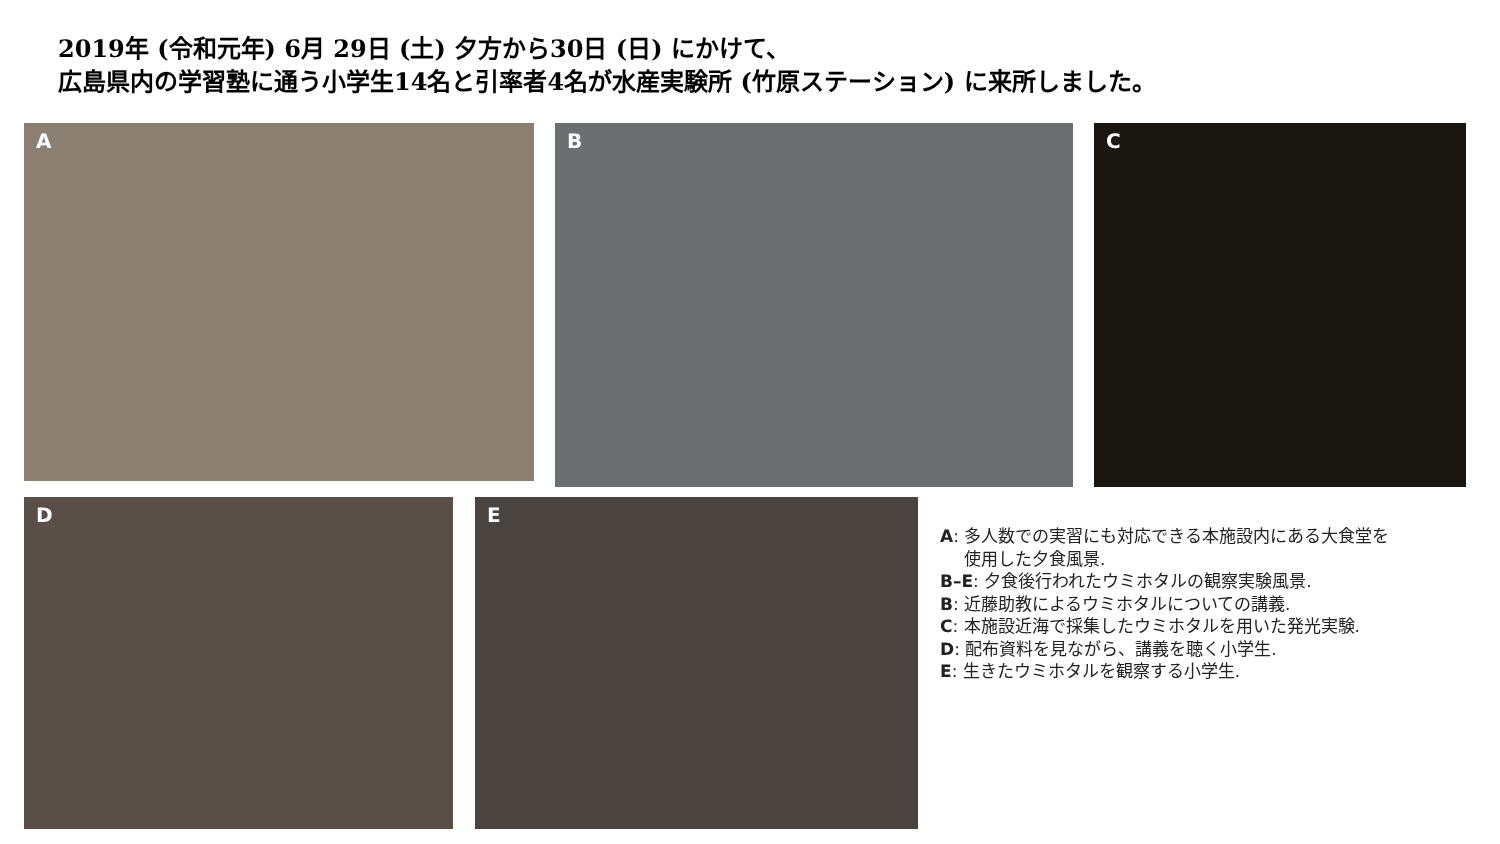2019年 (令和元年) 6月 29日 (土) 夕方から30日 (日) にかけて、
広島県内の学習塾に通う小学生14名と引率者4名が水産実験所 (竹原ステーション) に来所しました。
A B C
D E
A: 多人数での実習にも対応できる本施設内にある大食堂を
使用した夕食風景.
B–E: 夕食後行われたウミホタルの観察実験風景.
B: 近藤助教によるウミホタルについての講義.
C: 本施設近海で採集したウミホタルを用いた発光実験.
D: 配布資料を見ながら、講義を聴く小学生.
E: 生きたウミホタルを観察する小学生.